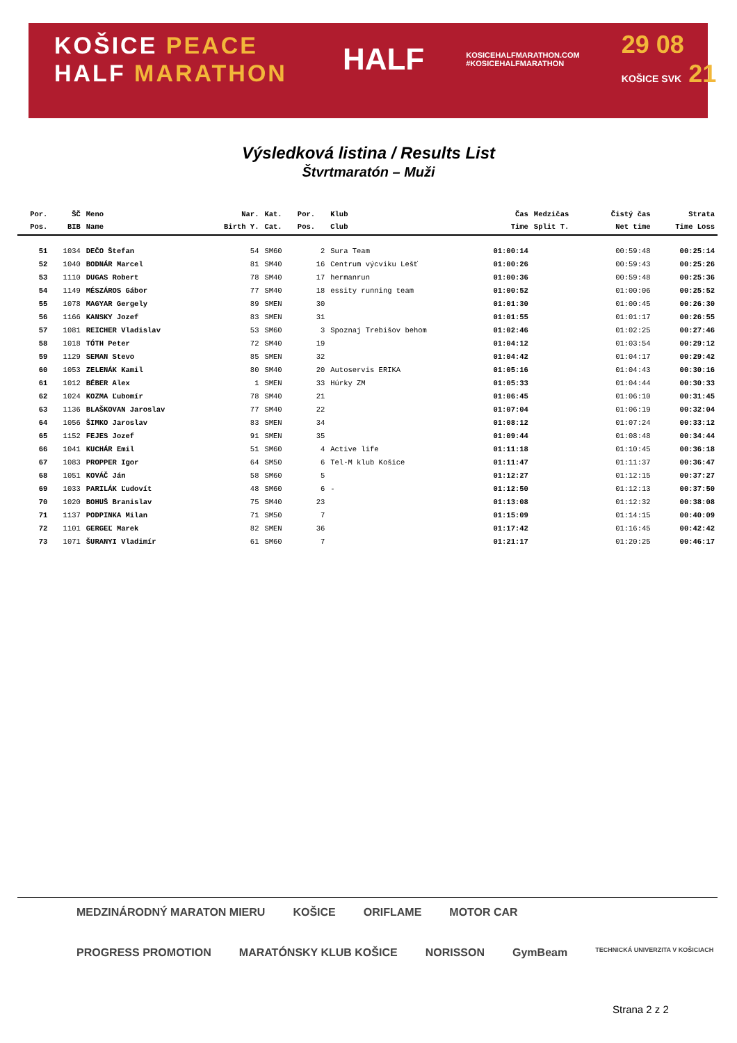KOŠICE PEACE
HALF MARATHON
HALF
KOSICEHALFMARATHON.COM
#KOSICEHALFMARATHON
29 08
KOŠICE SVK 21
Výsledková listina / Results List
Štvrtmaratón – Muži
| Por. | ŠČ | Meno | Nar. | Kat. | Por. | Klub | Čas | Medzičas | Čistý čas | Strata |
| --- | --- | --- | --- | --- | --- | --- | --- | --- | --- | --- |
| Pos. | BIB | Name | Birth Y. | Cat. | Pos. | Club | Time | Split T. | Net time | Time Loss |
| 51 | 1034 | DEČO Štefan | 54 | SM60 | 2 | Sura Team | 01:00:14 | | 00:59:48 | 00:25:14 |
| 52 | 1040 | BODNÁR Marcel | 81 | SM40 | 16 | Centrum výcviku Lešť | 01:00:26 | | 00:59:43 | 00:25:26 |
| 53 | 1110 | DUGAS Robert | 78 | SM40 | 17 | hermanrun | 01:00:36 | | 00:59:48 | 00:25:36 |
| 54 | 1149 | MÉSZÁROS Gábor | 77 | SM40 | 18 | essity running team | 01:00:52 | | 01:00:06 | 00:25:52 |
| 55 | 1078 | MAGYAR Gergely | 89 | SMEN | 30 | | 01:01:30 | | 01:00:45 | 00:26:30 |
| 56 | 1166 | KANSKY Jozef | 83 | SMEN | 31 | | 01:01:55 | | 01:01:17 | 00:26:55 |
| 57 | 1081 | REICHER Vladislav | 53 | SM60 | 3 | Spoznaj Trebišov behom | 01:02:46 | | 01:02:25 | 00:27:46 |
| 58 | 1018 | TÓTH Peter | 72 | SM40 | 19 | | 01:04:12 | | 01:03:54 | 00:29:12 |
| 59 | 1129 | SEMAN Stevo | 85 | SMEN | 32 | | 01:04:42 | | 01:04:17 | 00:29:42 |
| 60 | 1053 | ZELENÁK Kamil | 80 | SM40 | 20 | Autoservis ERIKA | 01:05:16 | | 01:04:43 | 00:30:16 |
| 61 | 1012 | BÉBER Alex | 1 | SMEN | 33 | Húrky ZM | 01:05:33 | | 01:04:44 | 00:30:33 |
| 62 | 1024 | KOZMA Ľubomír | 78 | SM40 | 21 | | 01:06:45 | | 01:06:10 | 00:31:45 |
| 63 | 1136 | BLAŠKOVAN Jaroslav | 77 | SM40 | 22 | | 01:07:04 | | 01:06:19 | 00:32:04 |
| 64 | 1056 | ŠIMKO Jaroslav | 83 | SMEN | 34 | | 01:08:12 | | 01:07:24 | 00:33:12 |
| 65 | 1152 | FEJES Jozef | 91 | SMEN | 35 | | 01:09:44 | | 01:08:48 | 00:34:44 |
| 66 | 1041 | KUCHÁR Emil | 51 | SM60 | 4 | Active life | 01:11:18 | | 01:10:45 | 00:36:18 |
| 67 | 1083 | PROPPER Igor | 64 | SM50 | 6 | Tel-M klub Košice | 01:11:47 | | 01:11:37 | 00:36:47 |
| 68 | 1051 | KOVÁČ Ján | 58 | SM60 | 5 | | 01:12:27 | | 01:12:15 | 00:37:27 |
| 69 | 1033 | PARILÁK Ľudovít | 48 | SM60 | 6 | - | 01:12:50 | | 01:12:13 | 00:37:50 |
| 70 | 1020 | BOHUŠ Branislav | 75 | SM40 | 23 | | 01:13:08 | | 01:12:32 | 00:38:08 |
| 71 | 1137 | PODPINKA Milan | 71 | SM50 | 7 | | 01:15:09 | | 01:14:15 | 00:40:09 |
| 72 | 1101 | GERGEĽ Marek | 82 | SMEN | 36 | | 01:17:42 | | 01:16:45 | 00:42:42 |
| 73 | 1071 | ŠURANYI Vladimír | 61 | SM60 | 7 | | 01:21:17 | | 01:20:25 | 00:46:17 |
MEDZINÁRODNÝ MARATON MIERU KOŠICE ORIFLAME MOTOR CAR
PROGRESS PROMOTION MARATÓNSKY KLUB KOŠICE NORISSON GymBeam TECHNICKÁ UNIVERZITA V KOŠICIACH
Strana 2 z 2